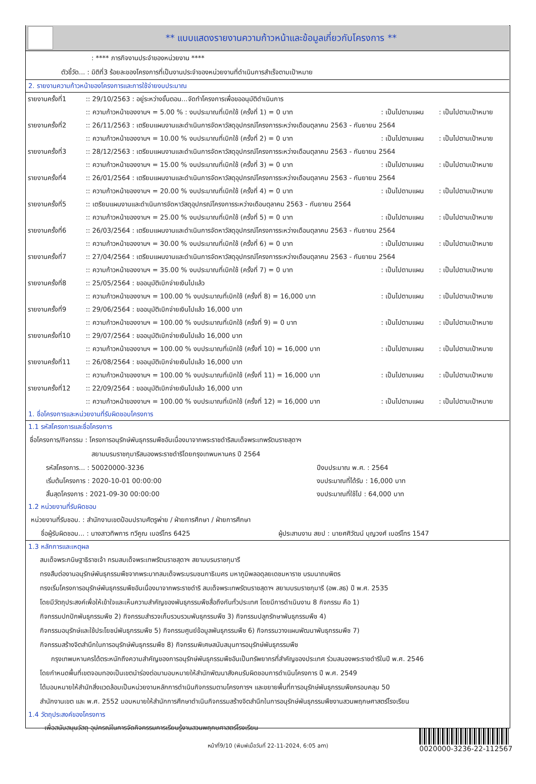** แบบแสดงรายงานความก้าวหน้าและข้อมูลเกี่ยวกับโครงการ **
: **** ภารกิจงานประจำของหน่วยงาน ****
ตัวชี้วัด... : มิติที่3 ร้อยละของโครงการที่เป็นงานประจำของหน่วยงานที่ดำเนินการสำเร็จตามเป้าหมาย
2. รายงานความก้าวหน้าของโครงการและการใช้จ่ายงบประมาณ
| รายงานครั้งที่1 | :: 29/10/2563 : อยู่ระหว่างขั้นตอน...จัดทำโครงการเพื่อขออนุมัติดำเนินการ | | |
| | :: ความก้าวหน้าของงานฯ = 5.00 % : งบประมาณที่เบิกใช้ (ครั้งที่ 1) = 0 บาท | : เป็นไปตามแผน | : เป็นไปตามเป้าหมาย |
| รายงานครั้งที่2 | :: 26/11/2563 : เตรียมแผนงานและดำเนินการจัดหาวัสดุอุปกรณ์โครงการระหว่างเดือนตุลาคม 2563 - กันยายน 2564 | | |
| | :: ความก้าวหน้าของงานฯ = 10.00 % งบประมาณที่เบิกใช้ (ครั้งที่ 2) = 0 บาท | : เป็นไปตามแผน | : เป็นไปตามเป้าหมาย |
| รายงานครั้งที่3 | :: 28/12/2563 : เตรียมแผนงานและดำเนินการจัดหาวัสดุอุปกรณ์โครงการระหว่างเดือนตุลาคม 2563 - กันยายน 2564 | | |
| | :: ความก้าวหน้าของงานฯ = 15.00 % งบประมาณที่เบิกใช้ (ครั้งที่ 3) = 0 บาท | : เป็นไปตามแผน | : เป็นไปตามเป้าหมาย |
| รายงานครั้งที่4 | :: 26/01/2564 : เตรียมแผนงานและดำเนินการจัดหาวัสดุอุปกรณ์โครงการระหว่างเดือนตุลาคม 2563 - กันยายน 2564 | | |
| | :: ความก้าวหน้าของงานฯ = 20.00 % งบประมาณที่เบิกใช้ (ครั้งที่ 4) = 0 บาท | : เป็นไปตามแผน | : เป็นไปตามเป้าหมาย |
| รายงานครั้งที่5 | :: เตรียมแผนงานและดำเนินการจัดหาวัสดุอุปกรณ์โครงการระหว่างเดือนตุลาคม 2563 - กันยายน 2564 | | |
| | :: ความก้าวหน้าของงานฯ = 25.00 % งบประมาณที่เบิกใช้ (ครั้งที่ 5) = 0 บาท | : เป็นไปตามแผน | : เป็นไปตามเป้าหมาย |
| รายงานครั้งที่6 | :: 26/03/2564 : เตรียมแผนงานและดำเนินการจัดหาวัสดุอุปกรณ์โครงการระหว่างเดือนตุลาคม 2563 - กันยายน 2564 | | |
| | :: ความก้าวหน้าของงานฯ = 30.00 % งบประมาณที่เบิกใช้ (ครั้งที่ 6) = 0 บาท | : เป็นไปตามแผน | : เป็นไปตามเป้าหมาย |
| รายงานครั้งที่7 | :: 27/04/2564 : เตรียมแผนงานและดำเนินการจัดหาวัสดุอุปกรณ์โครงการระหว่างเดือนตุลาคม 2563 - กันยายน 2564 | | |
| | :: ความก้าวหน้าของงานฯ = 35.00 % งบประมาณที่เบิกใช้ (ครั้งที่ 7) = 0 บาท | : เป็นไปตามแผน | : เป็นไปตามเป้าหมาย |
| รายงานครั้งที่8 | :: 25/05/2564 : ขออนุมัติเบิกจ่ายเงินไปแล้ว | | |
| | :: ความก้าวหน้าของงานฯ = 100.00 % งบประมาณที่เบิกใช้ (ครั้งที่ 8) = 16,000 บาท | : เป็นไปตามแผน | : เป็นไปตามเป้าหมาย |
| รายงานครั้งที่9 | :: 29/06/2564 : ขออนุมัติเบิกจ่ายเงินไปแล้ว 16,000 บาท | | |
| | :: ความก้าวหน้าของงานฯ = 100.00 % งบประมาณที่เบิกใช้ (ครั้งที่ 9) = 0 บาท | : เป็นไปตามแผน | : เป็นไปตามเป้าหมาย |
| รายงานครั้งที่10 | :: 29/07/2564 : ขออนุมัติเบิกจ่ายเงินไปแล้ว 16,000 บาท | | |
| | :: ความก้าวหน้าของงานฯ = 100.00 % งบประมาณที่เบิกใช้ (ครั้งที่ 10) = 16,000 บาท | : เป็นไปตามแผน | : เป็นไปตามเป้าหมาย |
| รายงานครั้งที่11 | :: 26/08/2564 : ขออนุมัติเบิกจ่ายเงินไปแล้ว 16,000 บาท | | |
| | :: ความก้าวหน้าของงานฯ = 100.00 % งบประมาณที่เบิกใช้ (ครั้งที่ 11) = 16,000 บาท | : เป็นไปตามแผน | : เป็นไปตามเป้าหมาย |
| รายงานครั้งที่12 | :: 22/09/2564 : ขออนุมัติเบิกจ่ายเงินไปแล้ว 16,000 บาท | | |
| | :: ความก้าวหน้าของงานฯ = 100.00 % งบประมาณที่เบิกใช้ (ครั้งที่ 12) = 16,000 บาท | : เป็นไปตามแผน | : เป็นไปตามเป้าหมาย |
1. ชื่อโครงการและหน่วยงานที่รับผิดชอบโครงการ
1.1 รหัสโครงการและชื่อโครงการ
ชื่อโครงการ/กิจกรรม : โครงการอนุรักษ์พันธุกรรมพืชอันเนื่องมาจากพระราชดำริสมเด็จพระเทพรัตนราชสุดาฯ
สยามบรมราชกุมารีสนองพระราชดำริโดยกรุงเทพมหานคร ปี 2564
| รหัสโครงการ... : 50020000-3236 | ปีงบประมาณ พ.ศ. : 2564 |
| เริ่มต้นโครงการ : 2020-10-01 00:00:00 | งบประมาณที่ได้รับ : 16,000 บาท |
| สิ้นสุดโครงการ : 2021-09-30 00:00:00 | งบประมาณที่ใช้ไป : 64,000 บาท |
1.2 หน่วยงานที่รับผิดชอบ
หน่วยงานที่รับชอบ. : สำนักงานเขตป้อมปราบศัตรูพ่าย / ฝ่ายการศึกษา / ฝ่ายการศึกษา
| ชื่อผู้รับผิดชอบ... : นางสาวทิพการ ทวีคูณ เบอร์โทร 6425 | ผู้ประสานงาน สยป : นายศศิวัฒน์ บุญวงศ์ เบอร์โทร 1547 |
1.3 หลักการและเหตุผล
สมเด็จพระกนิษฐาธิราชเจ้า กรมสมเด็จพระเทพรัตนราชสุดาฯ สยามบรมราชกุมารี
ทรงสืบต่องานอนุรักษ์พันธุกรรมพืชจากพระบาทสมเด็จพระบรมชนกาธิเบศร มหาภูมิพลอดุลยเดชมหาราช บรมนาถบพิตร
ทรงเริ่มโครงการอนุรักษ์พันธุกรรมพืชอันเนื่องมาจากพระราชดำริ สมเด็จพระเทพรัตนราชสุดาฯ สยามบรมราชกุมารี (อพ.สธ) ปี พ.ศ. 2535
โดยมีวัตถุประสงค์เพื่อให้เข้าใจและเห็นความสำคัญของพันธุกรรมพืชสื่อถึงกันทั่วประเทศ โดยมีการดำเนินงาน 8 กิจกรรม คือ 1)
กิจกรรมปกปักพันธุกรรมพืช 2) กิจกรรมสำรวจเก็บรวบรวมพันธุกรรมพืช 3) กิจกรรมปลูกรักษาพันธุกรรมพืช 4)
กิจกรรมอนุรักษ์และใช้ประโยชน์พันธุกรรมพืช 5) กิจกรรมศูนย์ข้อมูลพันธุกรรมพืช 6) กิจกรรมวางแผนพัฒนาพันธุกรรมพืช 7)
กิจกรรมสร้างจิตสำนึกในการอนุรักษ์พันธุกรรมพืช 8) กิจกรรมพิเศษสนับสนุนการอนุรักษ์พันธุกรรมพืช
กรุงเทพมหานครได้ตระหนักถึงความสำคัญของการอนุรักษ์พันธุกรรมพืชอันเป็นทรัพยากรที่สำคัญของประเทศ ร่วมสนองพระราชดำริในปี พ.ศ. 2546
โดยกำหนดพื้นที่เขตจอมทองเป็นเขตนำร่องต่อมามอบหมายให้สำนักพัฒนาสังคมรับผิดชอบการดำเนินโครงการ ปี พ.ศ. 2549
ได้มอบหมายให้สำนักสิ่งแวดล้อมเป็นหน่วยงานหลักการดำเนินกิจกรรมตามโครงการฯ และขยายพื้นที่การอนุรักษ์พันธุกรรมพืชครอบคลุม 50
สำนักงานเขต และ พ.ศ. 2552 มอบหมายให้สำนักการศึกษาดำเนินกิจกรรมสร้างจิตสำนึกในการอนุรักษ์พันธุกรรมพืชงานสวนพฤกษศาสตร์โรงเรียน
1.4 วัตถุประสงค์ของโครงการ
- เพื่อสนับสนุนวัสดุ อุปกรณ์ในการจัดกิจกรรมการเรียนรู้งานสวนพฤกษศาสตร์โรงเรียน
หน้าที่9/10 (พิมพ์เมื่อวันที่ 22-11-2024, 6:05 am) 0020000-3236-22-112567